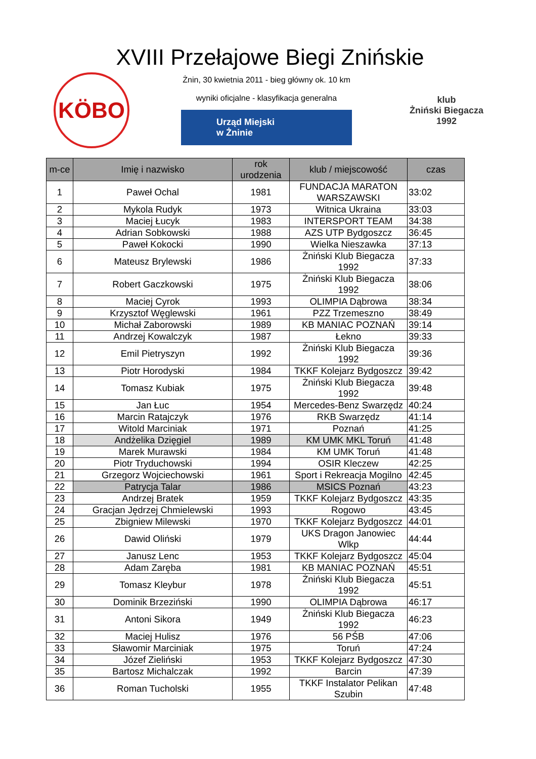XVIII Przełajowe Biegi Znińskie
KÖBO
Żnin, 30 kwietnia 2011 - bieg główny ok. 10 km
wyniki oficjalne - klasyfikacja generalna
Urząd Miejski
w Żninie
klub
Żniński Biegacza
1992
| m-ce | Imię i nazwisko | rok urodzenia | klub / miejscowość | czas |
| --- | --- | --- | --- | --- |
| 1 | Paweł Ochal | 1981 | FUNDACJA MARATON WARSZAWSKI | 33:02 |
| 2 | Mykola Rudyk | 1973 | Witnica Ukraina | 33:03 |
| 3 | Maciej Łucyk | 1983 | INTERSPORT TEAM | 34:38 |
| 4 | Adrian Sobkowski | 1988 | AZS UTP Bydgoszcz | 36:45 |
| 5 | Paweł Kokocki | 1990 | Wielka Nieszawka | 37:13 |
| 6 | Mateusz Brylewski | 1986 | Żniński Klub Biegacza 1992 | 37:33 |
| 7 | Robert Gaczkowski | 1975 | Żniński Klub Biegacza 1992 | 38:06 |
| 8 | Maciej Cyrok | 1993 | OLIMPIA Dąbrowa | 38:34 |
| 9 | Krzysztof Węglewski | 1961 | PZZ Trzemeszno | 38:49 |
| 10 | Michał Zaborowski | 1989 | KB MANIAC POZNAŃ | 39:14 |
| 11 | Andrzej Kowalczyk | 1987 | Łekno | 39:33 |
| 12 | Emil Pietryszyn | 1992 | Żniński Klub Biegacza 1992 | 39:36 |
| 13 | Piotr Horodyski | 1984 | TKKF Kolejarz Bydgoszcz | 39:42 |
| 14 | Tomasz Kubiak | 1975 | Żniński Klub Biegacza 1992 | 39:48 |
| 15 | Jan Łuc | 1954 | Mercedes-Benz Swarzędz | 40:24 |
| 16 | Marcin Ratajczyk | 1976 | RKB Swarzędz | 41:14 |
| 17 | Witold Marciniak | 1971 | Poznań | 41:25 |
| 18 | Andżelika Dzięgiel | 1989 | KM UMK MKL Toruń | 41:48 |
| 19 | Marek Murawski | 1984 | KM UMK Toruń | 41:48 |
| 20 | Piotr Tryduchowski | 1994 | OSIR Kleczew | 42:25 |
| 21 | Grzegorz Wojciechowski | 1961 | Sport i Rekreacja Mogilno | 42:45 |
| 22 | Patrycja Talar | 1986 | MSICS Poznań | 43:23 |
| 23 | Andrzej Bratek | 1959 | TKKF Kolejarz Bydgoszcz | 43:35 |
| 24 | Gracjan Jędrzej Chmielewski | 1993 | Rogowo | 43:45 |
| 25 | Zbigniew Milewski | 1970 | TKKF Kolejarz Bydgoszcz | 44:01 |
| 26 | Dawid Oliński | 1979 | UKS Dragon Janowiec Wlkp | 44:44 |
| 27 | Janusz Lenc | 1953 | TKKF Kolejarz Bydgoszcz | 45:04 |
| 28 | Adam Zaręba | 1981 | KB MANIAC POZNAŃ | 45:51 |
| 29 | Tomasz Kleybur | 1978 | Żniński Klub Biegacza 1992 | 45:51 |
| 30 | Dominik Brzeziński | 1990 | OLIMPIA Dąbrowa | 46:17 |
| 31 | Antoni Sikora | 1949 | Żniński Klub Biegacza 1992 | 46:23 |
| 32 | Maciej Hulisz | 1976 | 56 PŚB | 47:06 |
| 33 | Sławomir Marciniak | 1975 | Toruń | 47:24 |
| 34 | Józef Zieliński | 1953 | TKKF Kolejarz Bydgoszcz | 47:30 |
| 35 | Bartosz Michalczak | 1992 | Barcin | 47:39 |
| 36 | Roman Tucholski | 1955 | TKKF Instalator Pelikan Szubin | 47:48 |